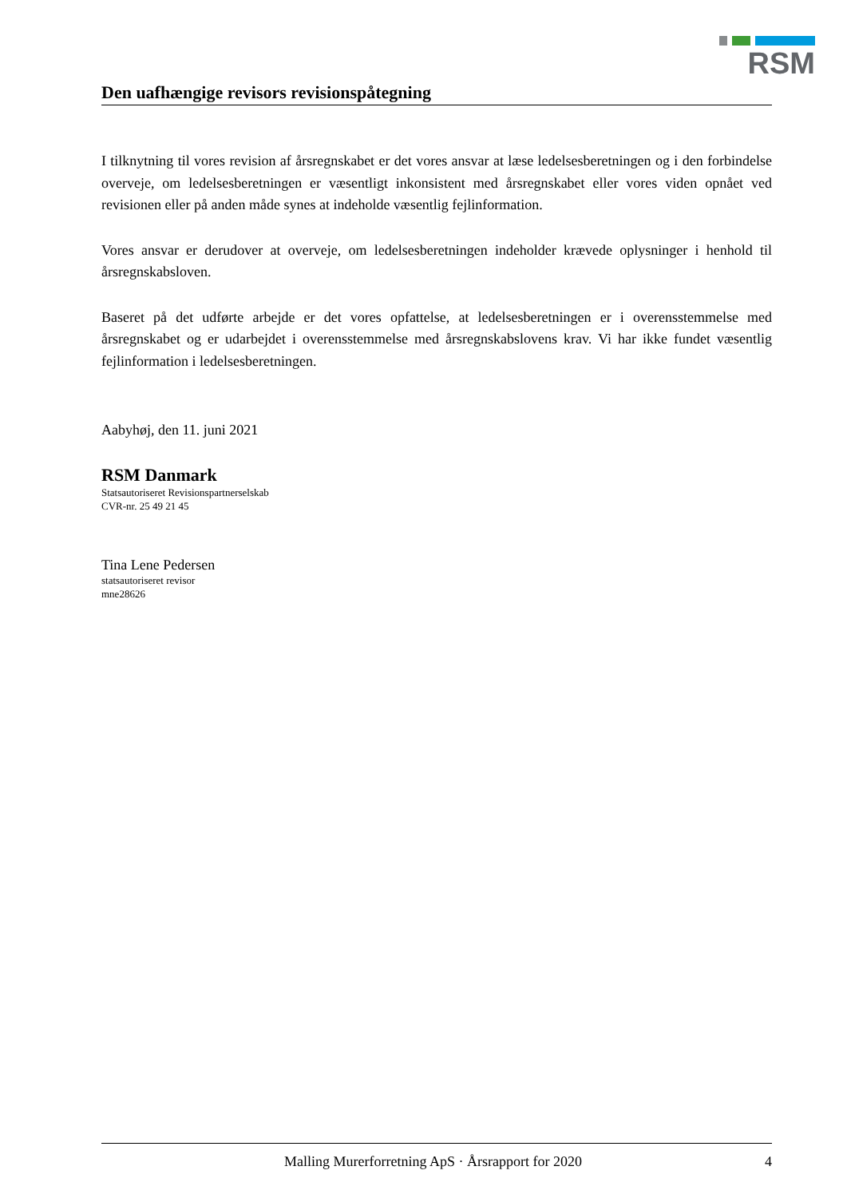RSM
Den uafhængige revisors revisionspåtegning
I tilknytning til vores revision af årsregnskabet er det vores ansvar at læse ledelsesberetningen og i den forbindelse overveje, om ledelsesberetningen er væsentligt inkonsistent med årsregnskabet eller vores viden opnået ved revisionen eller på anden måde synes at indeholde væsentlig fejlinformation.
Vores ansvar er derudover at overveje, om ledelsesberetningen indeholder krævede oplysninger i henhold til årsregnskabsloven.
Baseret på det udførte arbejde er det vores opfattelse, at ledelsesberetningen er i overensstemmelse med årsregnskabet og er udarbejdet i overensstemmelse med årsregnskabslovens krav. Vi har ikke fundet væsentlig fejlinformation i ledelsesberetningen.
Aabyhøj, den 11. juni 2021
RSM Danmark
Statsautoriseret Revisionspartnerselskab
CVR-nr. 25 49 21 45
Tina Lene Pedersen
statsautoriseret revisor
mne28626
Malling Murerforretning ApS · Årsrapport for 2020 4